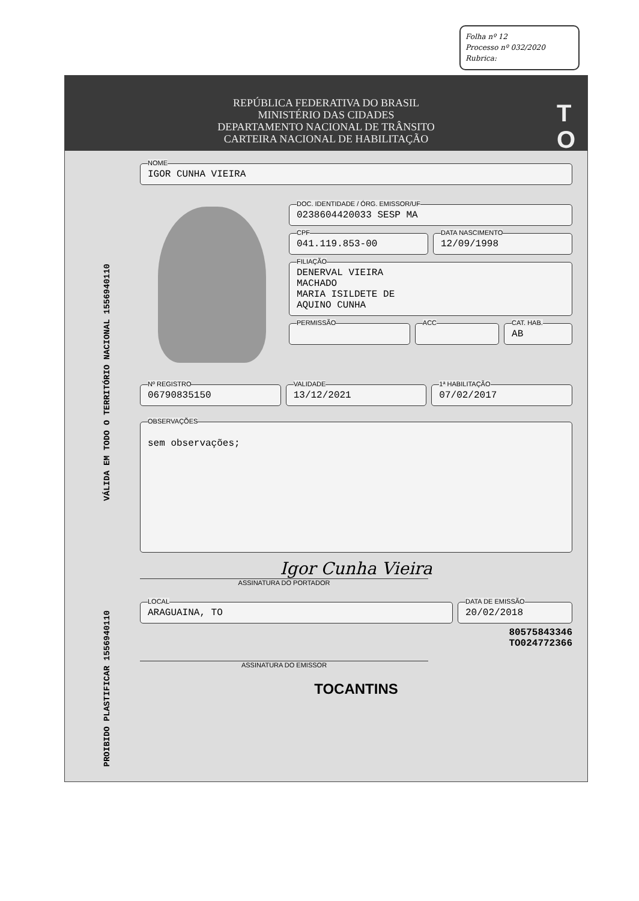Folha nº 12
Processo nº 032/2020
Rubrica:
REPÚBLICA FEDERATIVA DO BRASIL
MINISTÉRIO DAS CIDADES
DEPARTAMENTO NACIONAL DE TRÂNSITO
CARTEIRA NACIONAL DE HABILITAÇÃO
T
O
VÁLIDA EM TODO O TERRITÓRIO NACIONAL 1556940110
PROIBIDO PLASTIFICAR 1556940110
NOME
IGOR CUNHA VIEIRA
DOC. IDENTIDADE / ÓRG. EMISSOR/UF
0238604420033 SESP MA
CPF
041.119.853-00
DATA NASCIMENTO
12/09/1998
FILIAÇÃO
DENERVAL VIEIRA
MACHADO
MARIA ISILDETE DE
AQUINO CUNHA
PERMISSÃO ACC CAT. HAB.
AB
Nº REGISTRO
06790835150
VALIDADE
13/12/2021
1ª HABILITAÇÃO
07/02/2017
OBSERVAÇÕES
sem observações;
Igor Cunha Vieira
ASSINATURA DO PORTADOR
LOCAL
ARAGUAINA, TO
DATA DE EMISSÃO
20/02/2018
80575843346
TO024772366
ASSINATURA DO EMISSOR
TOCANTINS